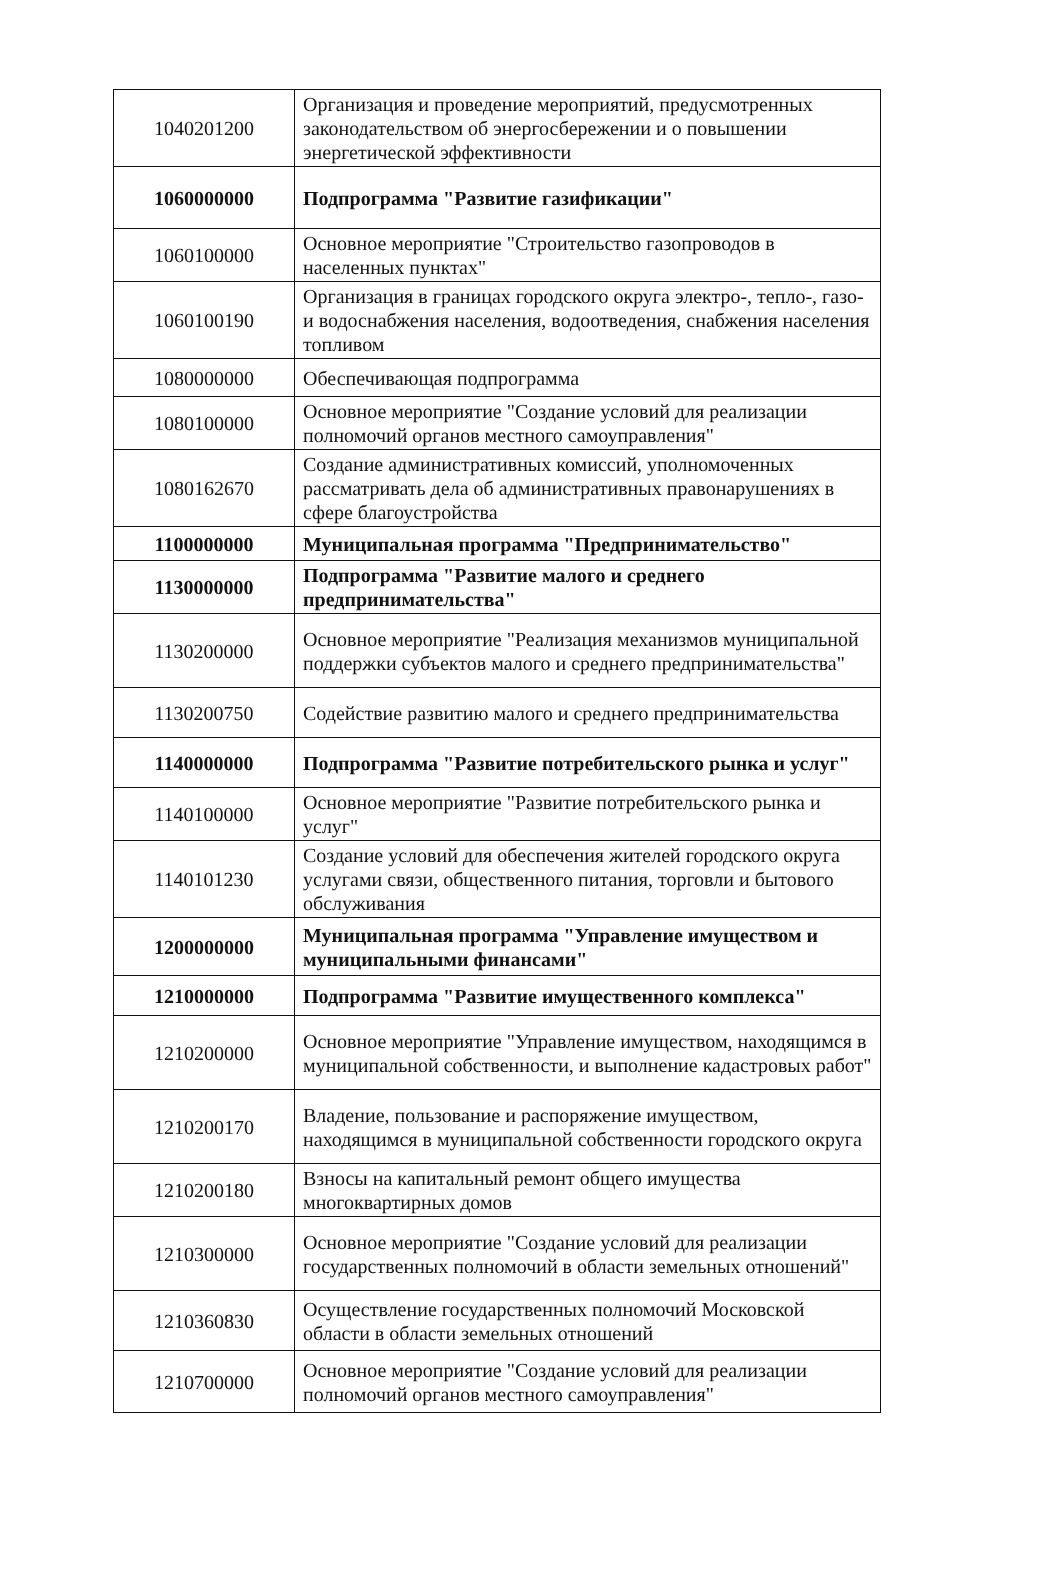| 1040201200 | Организация и проведение мероприятий, предусмотренных законодательством об энергосбережении и о повышении энергетической эффективности |
| 1060000000 | Подпрограмма "Развитие газификации" |
| 1060100000 | Основное мероприятие "Строительство газопроводов в населенных пунктах" |
| 1060100190 | Организация в границах городского округа электро-, тепло-, газо- и водоснабжения населения, водоотведения, снабжения населения топливом |
| 1080000000 | Обеспечивающая подпрограмма |
| 1080100000 | Основное мероприятие "Создание условий для реализации полномочий органов местного самоуправления" |
| 1080162670 | Создание административных комиссий, уполномоченных рассматривать дела об административных правонарушениях в сфере благоустройства |
| 1100000000 | Муниципальная программа "Предпринимательство" |
| 1130000000 | Подпрограмма "Развитие малого и среднего предпринимательства" |
| 1130200000 | Основное мероприятие "Реализация механизмов муниципальной поддержки субъектов малого и среднего предпринимательства" |
| 1130200750 | Содействие развитию малого и среднего предпринимательства |
| 1140000000 | Подпрограмма "Развитие потребительского рынка и услуг" |
| 1140100000 | Основное мероприятие "Развитие потребительского рынка и услуг" |
| 1140101230 | Создание условий для обеспечения жителей городского округа услугами связи, общественного питания, торговли и бытового обслуживания |
| 1200000000 | Муниципальная программа "Управление имуществом и муниципальными финансами" |
| 1210000000 | Подпрограмма "Развитие имущественного комплекса" |
| 1210200000 | Основное мероприятие "Управление имуществом, находящимся в муниципальной собственности, и выполнение кадастровых работ" |
| 1210200170 | Владение, пользование и распоряжение имуществом, находящимся в муниципальной собственности городского округа |
| 1210200180 | Взносы на капитальный ремонт общего имущества многоквартирных домов |
| 1210300000 | Основное мероприятие "Создание условий для реализации государственных полномочий в области земельных отношений" |
| 1210360830 | Осуществление государственных полномочий Московской области в области земельных отношений |
| 1210700000 | Основное мероприятие "Создание условий для реализации полномочий органов местного самоуправления" |